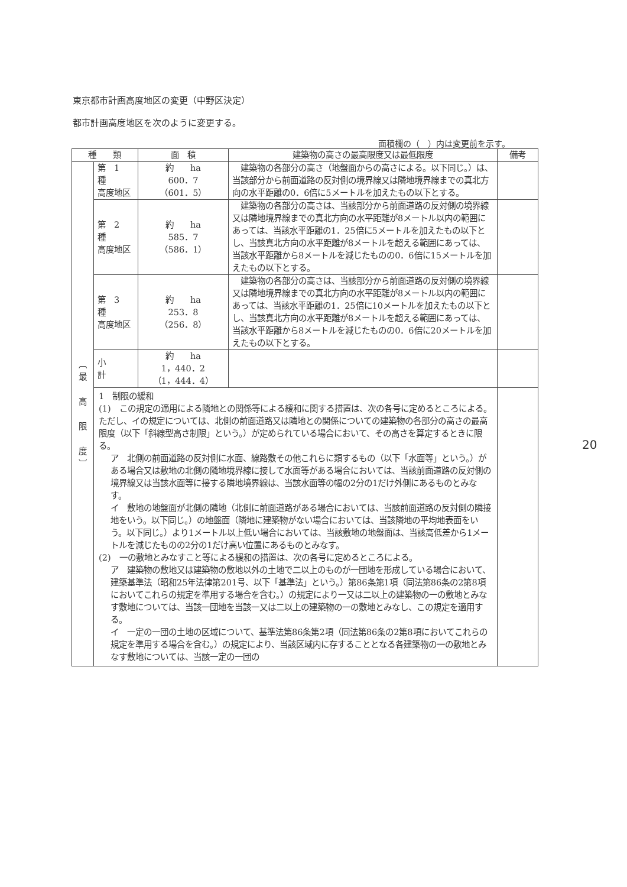東京都市計画高度地区の変更（中野区決定）
都市計画高度地区を次のように変更する。
面積欄の（　）内は変更前を示す。
| 種 類 | | 面 積 | 建築物の高さの最高限度又は最低限度 | 備考 |
| --- | --- | --- | --- | --- |
| ︹ 最 高 限 度 ︺ | 第 1 種 高度地区 | 約 ha 600．7 （601．5） | 建築物の各部分の高さ（地盤面からの高さによる。以下同じ。）は、当該部分から前面道路の反対側の境界線又は隣地境界線までの真北方向の水平距離の0．6倍に5メートルを加えたもの以下とする。 | |
| | 第 2 種 高度地区 | 約 ha 585．7 （586．1） | 建築物の各部分の高さは、当該部分から前面道路の反対側の境界線又は隣地境界線までの真北方向の水平距離が8メートル以内の範囲にあっては、当該水平距離の1．25倍に5メートルを加えたもの以下とし、当該真北方向の水平距離が8メートルを超える範囲にあっては、当該水平距離から8メートルを減じたものの0．6倍に15メートルを加えたもの以下とする。 | |
| | 第 3 種 高度地区 | 約 ha 253．8 （256．8） | 建築物の各部分の高さは、当該部分から前面道路の反対側の境界線又は隣地境界線までの真北方向の水平距離が8メートル以内の範囲にあっては、当該水平距離の1．25倍に10メートルを加えたもの以下とし、当該真北方向の水平距離が8メートルを超える範囲にあっては、当該水平距離から8メートルを減じたものの0．6倍に20メートルを加えたもの以下とする。 | |
| | 小 計 | 約 ha 1，440．2 （1，444．4） | | |
| | 1 制限の緩和 (1) この規定の適用による隣地との関係等による緩和に関する措置は、次の各号に定めるところによる。ただし、イの規定については、北側の前面道路又は隣地との関係についての建築物の各部分の高さの最高限度（以下「斜線型高さ制限」という。）が定められている場合において、その高さを算定するときに限る。 ア 北側の前面道路の反対側に水面、線路敷その他これらに類するもの（以下「水面等」という。）がある場合又は敷地の北側の隣地境界線に接して水面等がある場合においては、当該前面道路の反対側の境界線又は当該水面等に接する隣地境界線は、当該水面等の幅の2分の1だけ外側にあるものとみなす。 イ 敷地の地盤面が北側の隣地（北側に前面道路がある場合においては、当該前面道路の反対側の隣接地をいう。以下同じ。）の地盤面（隣地に建築物がない場合においては、当該隣地の平均地表面をいう。以下同じ。）より1メートル以上低い場合においては、当該敷地の地盤面は、当該高低差から1メートルを減じたものの2分の1だけ高い位置にあるものとみなす。 (2) 一の敷地とみなすこと等による緩和の措置は、次の各号に定めるところによる。 ア 建築物の敷地又は建築物の敷地以外の土地で二以上のものが一団地を形成している場合において、建築基準法（昭和25年法律第201号、以下「基準法」という。）第86条第1項（同法第86条の2第8項においてこれらの規定を準用する場合を含む。）の規定により一又は二以上の建築物の一の敷地とみなす敷地については、当該一団地を当該一又は二以上の建築物の一の敷地とみなし、この規定を適用する。 イ 一定の一団の土地の区域について、基準法第86条第2項（同法第86条の2第8項においてこれらの規定を準用する場合を含む。）の規定により、当該区域内に存することとなる各建築物の一の敷地とみなす敷地については、当該一定の一団の | | | |
20